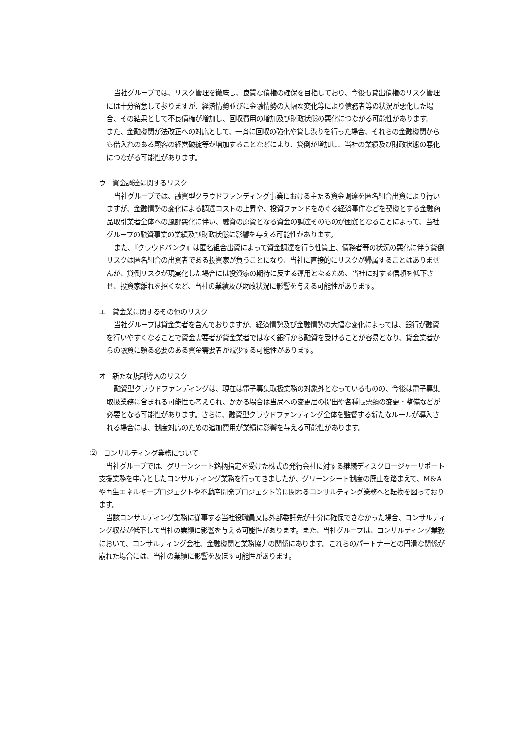当社グループでは、リスク管理を徹底し、良質な債権の確保を目指しており、今後も貸出債権のリスク管理には十分留意して参りますが、経済情勢並びに金融情勢の大幅な変化等により債務者等の状況が悪化した場合、その結果として不良債権が増加し、回収費用の増加及び財政状態の悪化につながる可能性があります。
また、金融機関が法改正への対応として、一斉に回収の強化や貸し渋りを行った場合、それらの金融機関からも借入れのある顧客の経営破綻等が増加することなどにより、貸倒が増加し、当社の業績及び財政状態の悪化につながる可能性があります。
ウ　資金調達に関するリスク
当社グループでは、融資型クラウドファンディング事業における主たる資金調達を匿名組合出資により行いますが、金融情勢の変化による調達コストの上昇や、投資ファンドをめぐる経済事件などを契機とする金融商品取引業者全体への風評悪化に伴い、融資の原資となる資金の調達そのものが困難となることによって、当社グループの融資事業の業績及び財政状態に影響を与える可能性があります。
また、『クラウドバンク』は匿名組合出資によって資金調達を行う性質上、債務者等の状況の悪化に伴う貸倒リスクは匿名組合の出資者である投資家が負うことになり、当社に直接的にリスクが帰属することはありませんが、貸倒リスクが現実化した場合には投資家の期待に反する運用となるため、当社に対する信頼を低下させ、投資家離れを招くなど、当社の業績及び財政状況に影響を与える可能性があります。
エ　貸金業に関するその他のリスク
当社グループは貸金業者を含んでおりますが、経済情勢及び金融情勢の大幅な変化によっては、銀行が融資を行いやすくなることで資金需要者が貸金業者ではなく銀行から融資を受けることが容易となり、貸金業者からの融資に頼る必要のある資金需要者が減少する可能性があります。
オ　新たな規制導入のリスク
融資型クラウドファンディングは、現在は電子募集取扱業務の対象外となっているものの、今後は電子募集取扱業務に含まれる可能性も考えられ、かかる場合は当局への変更届の提出や各種帳票類の変更・整備などが必要となる可能性があります。さらに、融資型クラウドファンディング全体を監督する新たなルールが導入される場合には、制度対応のための追加費用が業績に影響を与える可能性があります。
②　コンサルティング業務について
当社グループでは、グリーンシート銘柄指定を受けた株式の発行会社に対する継続ディスクロージャーサポート支援業務を中心としたコンサルティング業務を行ってきましたが、グリーンシート制度の廃止を踏まえて、M&Aや再生エネルギープロジェクトや不動産開発プロジェクト等に関わるコンサルティング業務へと転換を図っております。
当該コンサルティング業務に従事する当社役職員又は外部委託先が十分に確保できなかった場合、コンサルティング収益が低下して当社の業績に影響を与える可能性があります。また、当社グループは、コンサルティング業務において、コンサルティング会社、金融機関と業務協力の関係にあります。これらのパートナーとの円滑な関係が崩れた場合には、当社の業績に影響を及ぼす可能性があります。